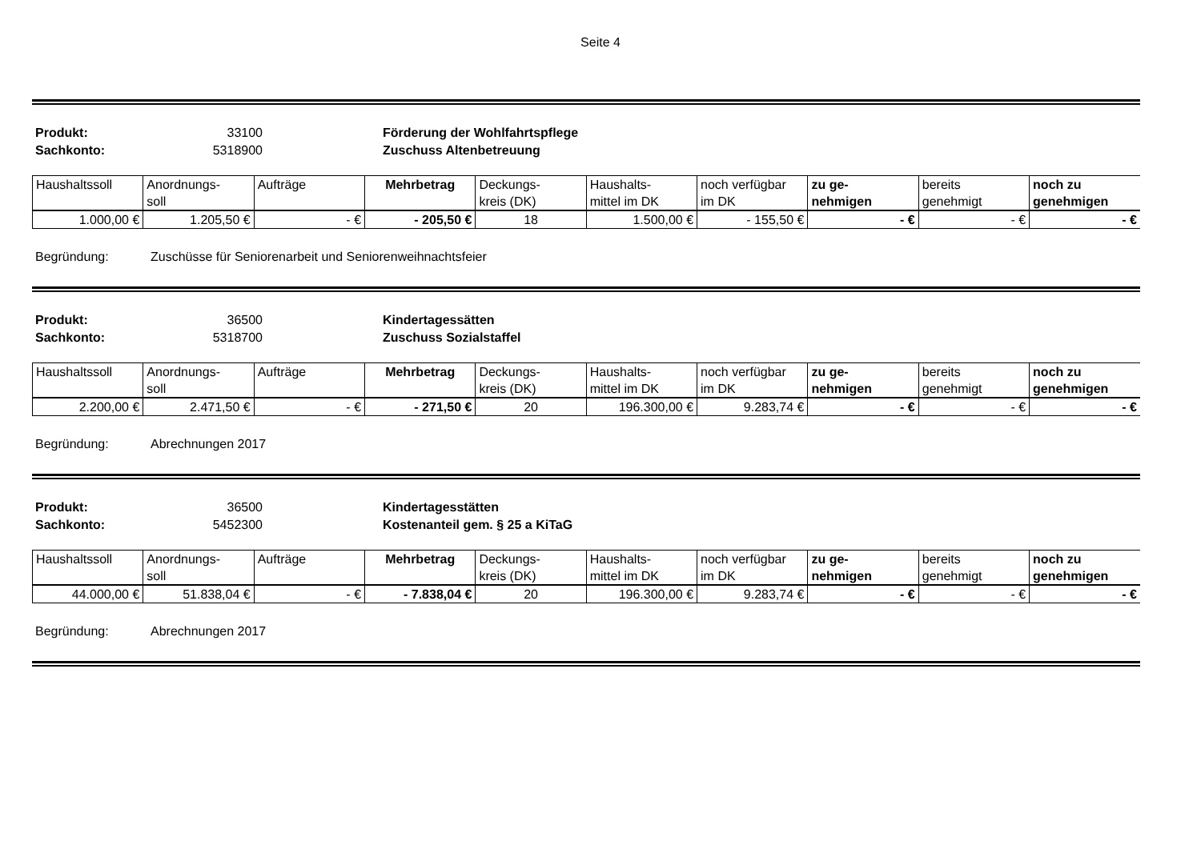Seite 4
Produkt: 33100 Förderung der Wohlfahrtspflege Sachkonto: 5318900 Zuschuss Altenbetreuung
| Haushaltssoll | Anordnungs- soll | Aufträge | Mehrbetrag | Deckungs- kreis (DK) | Haushalts- mittel im DK | noch verfügbar im DK | zu ge- nehmigen | bereits genehmigt | noch zu genehmigen |
| --- | --- | --- | --- | --- | --- | --- | --- | --- | --- |
| 1.000,00 € | 1.205,50 € | - € | - 205,50 € | 18 | 1.500,00 € | - 155,50 € | - € | - € | - € |
Begründung: Zuschüsse für Seniorenarbeit und Seniorenweihnachtsfeier
Produkt: 36500 Kindertagessätten Sachkonto: 5318700 Zuschuss Sozialstaffel
| Haushaltssoll | Anordnungs- soll | Aufträge | Mehrbetrag | Deckungs- kreis (DK) | Haushalts- mittel im DK | noch verfügbar im DK | zu ge- nehmigen | bereits genehmigt | noch zu genehmigen |
| --- | --- | --- | --- | --- | --- | --- | --- | --- | --- |
| 2.200,00 € | 2.471,50 € | - € | - 271,50 € | 20 | 196.300,00 € | 9.283,74 € | - € | - € | - € |
Begründung: Abrechnungen 2017
Produkt: 36500 Kindertagesstätten Sachkonto: 5452300 Kostenanteil gem. § 25 a KiTaG
| Haushaltssoll | Anordnungs- soll | Aufträge | Mehrbetrag | Deckungs- kreis (DK) | Haushalts- mittel im DK | noch verfügbar im DK | zu ge- nehmigen | bereits genehmigt | noch zu genehmigen |
| --- | --- | --- | --- | --- | --- | --- | --- | --- | --- |
| 44.000,00 € | 51.838,04 € | - € | - 7.838,04 € | 20 | 196.300,00 € | 9.283,74 € | - € | - € | - € |
Begründung: Abrechnungen 2017